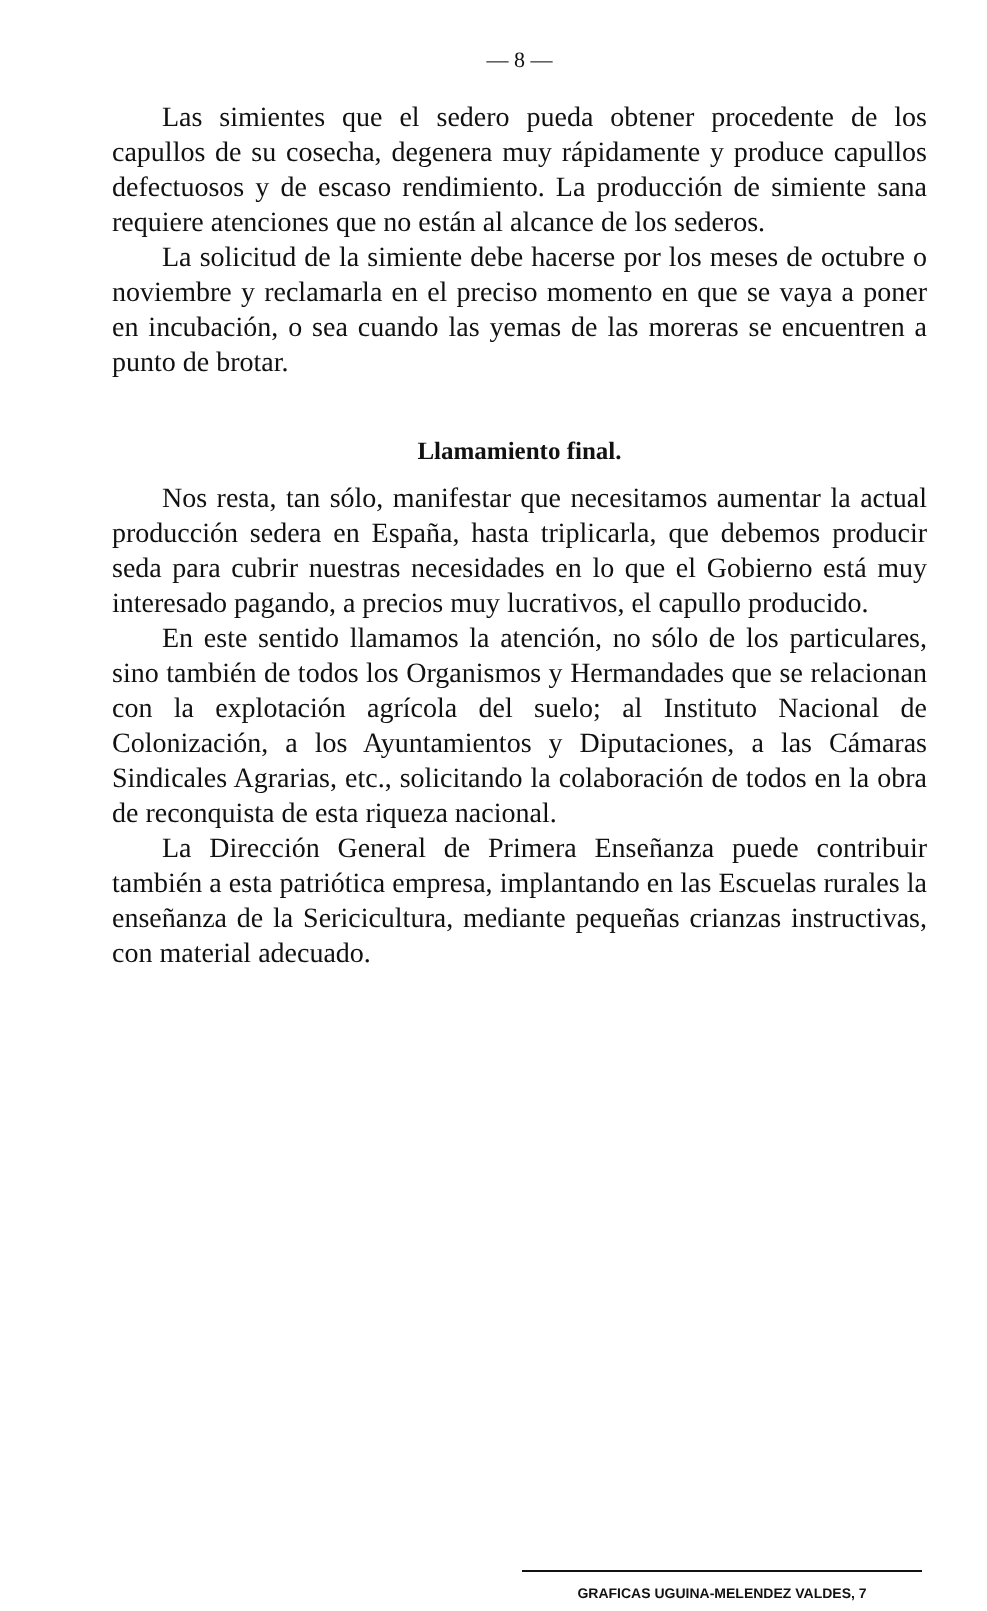— 8 —
Las simientes que el sedero pueda obtener procedente de los capullos de su cosecha, degenera muy rápidamente y produce capullos defectuosos y de escaso rendimiento. La producción de simiente sana requiere atenciones que no están al alcance de los sederos.
La solicitud de la simiente debe hacerse por los meses de octubre o noviembre y reclamarla en el preciso momento en que se vaya a poner en incubación, o sea cuando las yemas de las moreras se encuentren a punto de brotar.
Llamamiento final.
Nos resta, tan sólo, manifestar que necesitamos aumentar la actual producción sedera en España, hasta triplicarla, que debemos producir seda para cubrir nuestras necesidades en lo que el Gobierno está muy interesado pagando, a precios muy lucrativos, el capullo producido.
En este sentido llamamos la atención, no sólo de los particulares, sino también de todos los Organismos y Hermandades que se relacionan con la explotación agrícola del suelo; al Instituto Nacional de Colonización, a los Ayuntamientos y Diputaciones, a las Cámaras Sindicales Agrarias, etc., solicitando la colaboración de todos en la obra de reconquista de esta riqueza nacional.
La Dirección General de Primera Enseñanza puede contribuir también a esta patriótica empresa, implantando en las Escuelas rurales la enseñanza de la Sericicultura, mediante pequeñas crianzas instructivas, con material adecuado.
GRAFICAS UGUINA-MELENDEZ VALDES, 7